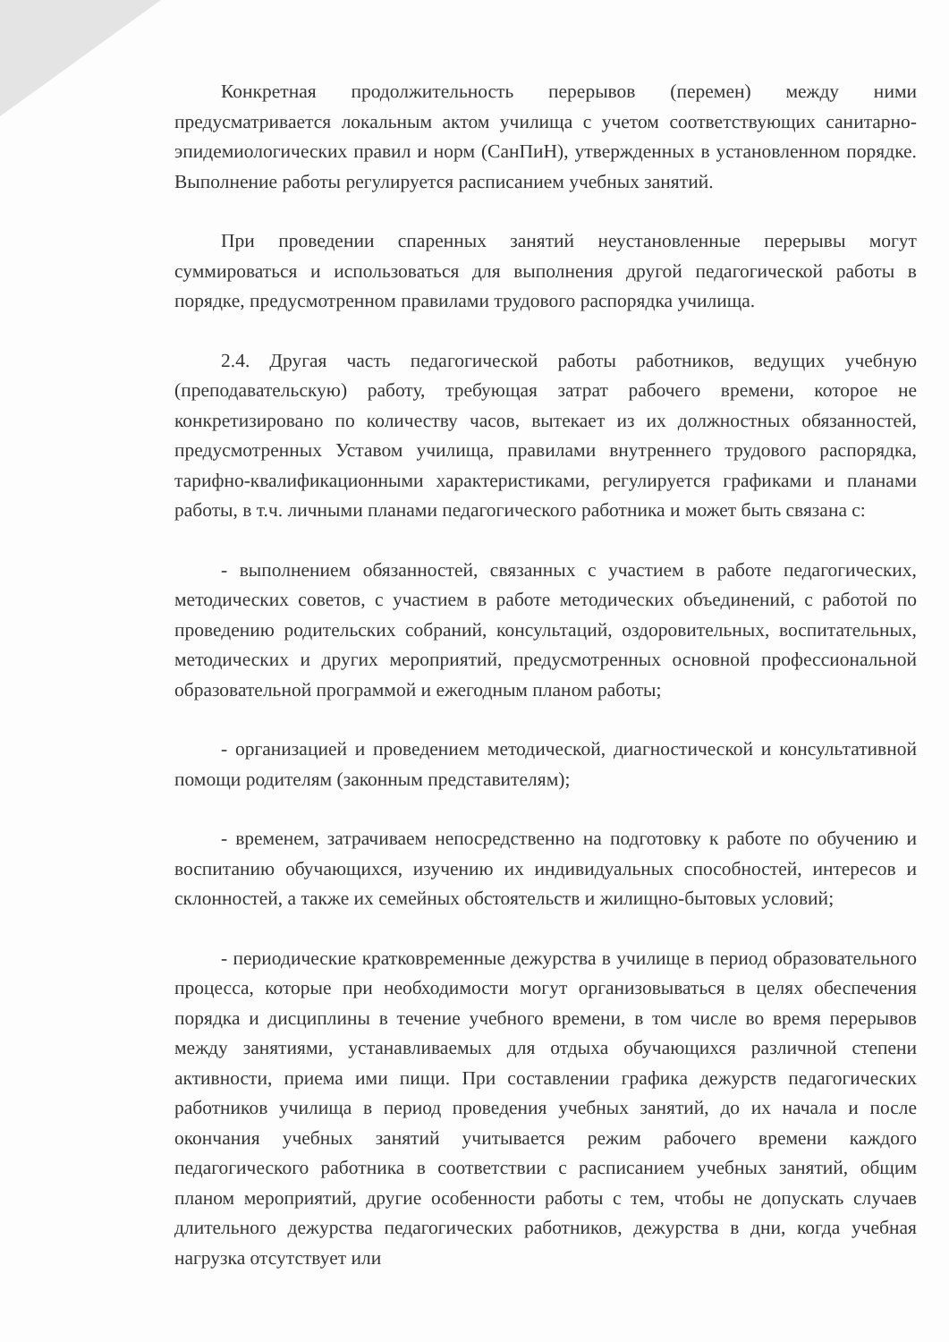Конкретная продолжительность перерывов (перемен) между ними предусматривается локальным актом училища с учетом соответствующих санитарно-эпидемиологических правил и норм (СанПиН), утвержденных в установленном порядке. Выполнение работы регулируется расписанием учебных занятий.
При проведении спаренных занятий неустановленные перерывы могут суммироваться и использоваться для выполнения другой педагогической работы в порядке, предусмотренном правилами трудового распорядка училища.
2.4. Другая часть педагогической работы работников, ведущих учебную (преподавательскую) работу, требующая затрат рабочего времени, которое не конкретизировано по количеству часов, вытекает из их должностных обязанностей, предусмотренных Уставом училища, правилами внутреннего трудового распорядка, тарифно-квалификационными характеристиками, регулируется графиками и планами работы, в т.ч. личными планами педагогического работника и может быть связана с:
- выполнением обязанностей, связанных с участием в работе педагогических, методических советов, с участием в работе методических объединений, с работой по проведению родительских собраний, консультаций, оздоровительных, воспитательных, методических и других мероприятий, предусмотренных основной профессиональной образовательной программой и ежегодным планом работы;
- организацией и проведением методической, диагностической и консультативной помощи родителям (законным представителям);
- временем, затрачиваем непосредственно на подготовку к работе по обучению и воспитанию обучающихся, изучению их индивидуальных способностей, интересов и склонностей, а также их семейных обстоятельств и жилищно-бытовых условий;
- периодические кратковременные дежурства в училище в период образовательного процесса, которые при необходимости могут организовываться в целях обеспечения порядка и дисциплины в течение учебного времени, в том числе во время перерывов между занятиями, устанавливаемых для отдыха обучающихся различной степени активности, приема ими пищи. При составлении графика дежурств педагогических работников училища в период проведения учебных занятий, до их начала и после окончания учебных занятий учитывается режим рабочего времени каждого педагогического работника в соответствии с расписанием учебных занятий, общим планом мероприятий, другие особенности работы с тем, чтобы не допускать случаев длительного дежурства педагогических работников, дежурства в дни, когда учебная нагрузка отсутствует или